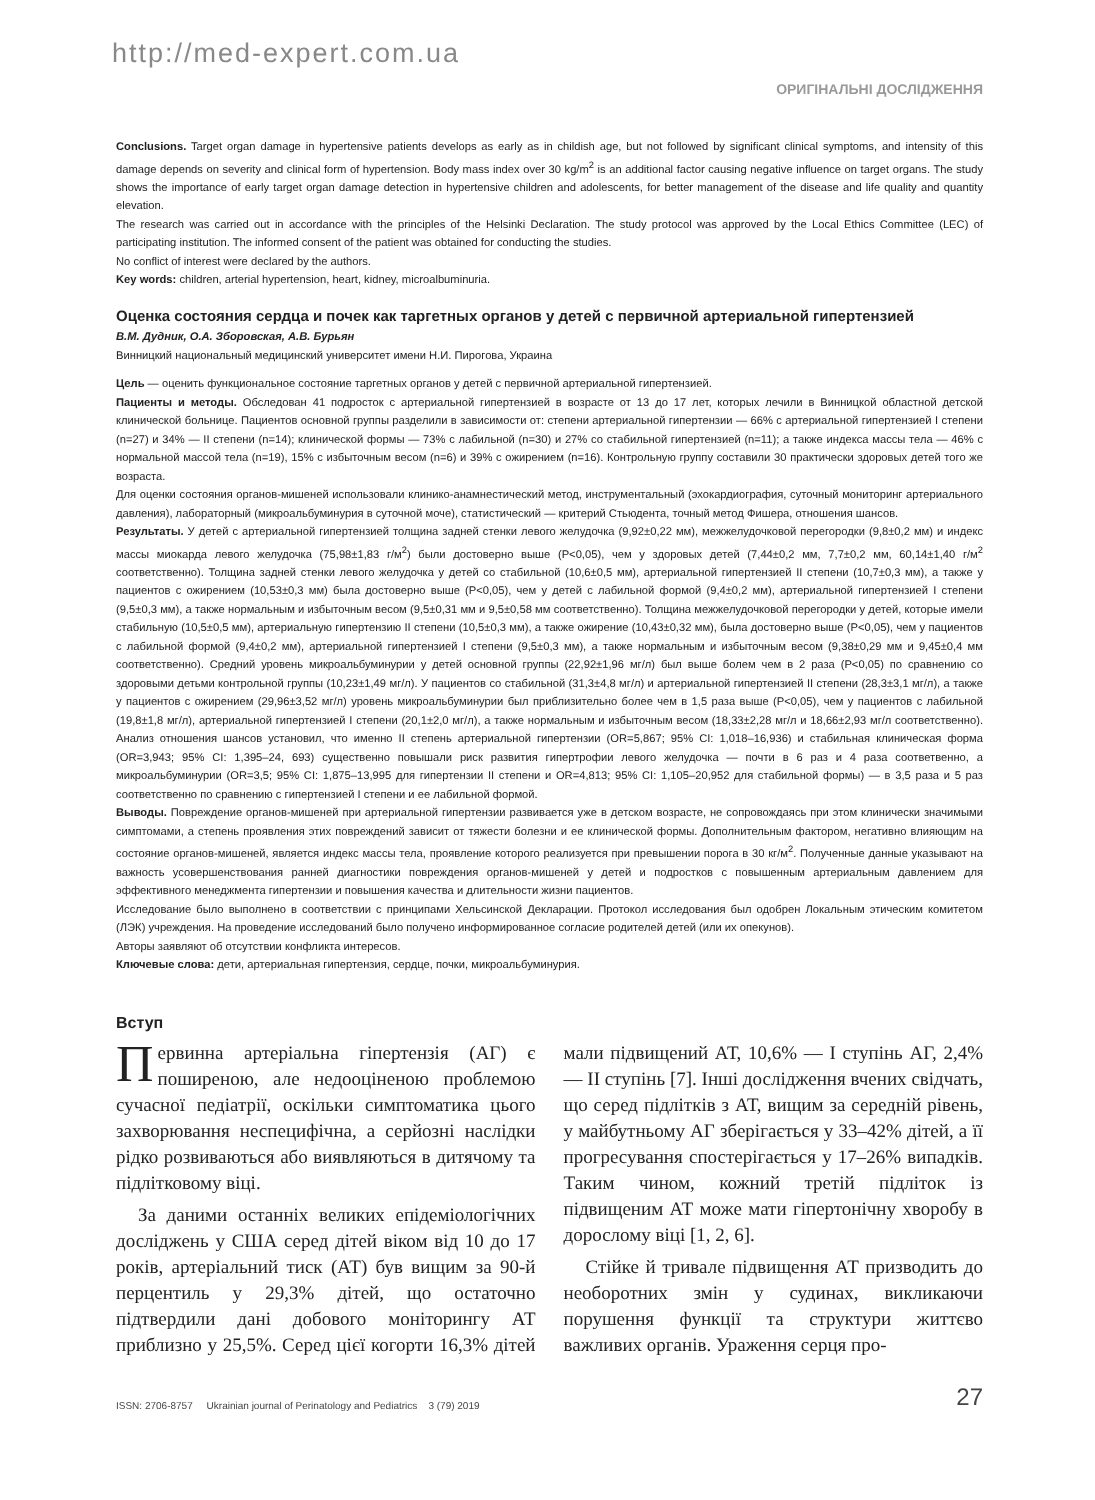http://med-expert.com.ua
ОРИГІНАЛЬНІ ДОСЛІДЖЕННЯ
Conclusions. Target organ damage in hypertensive patients develops as early as in childish age, but not followed by significant clinical symptoms, and intensity of this damage depends on severity and clinical form of hypertension. Body mass index over 30 kg/m<sup>2</sup> is an additional factor causing negative influence on target organs. The study shows the importance of early target organ damage detection in hypertensive children and adolescents, for better management of the disease and life quality and quantity elevation.
The research was carried out in accordance with the principles of the Helsinki Declaration. The study protocol was approved by the Local Ethics Committee (LEC) of participating institution. The informed consent of the patient was obtained for conducting the studies.
No conflict of interest were declared by the authors.
Key words: children, arterial hypertension, heart, kidney, microalbuminuria.
Оценка состояния сердца и почек как таргетных органов у детей с первичной артериальной гипертензией
В.М. Дудник, О.А. Зборовская, А.В. Бурьян
Винницкий национальный медицинский университет имени Н.И. Пирогова, Украина
Цель — оценить функциональное состояние таргетных органов у детей с первичной артериальной гипертензией.
Пациенты и методы. Обследован 41 подросток с артериальной гипертензией в возрасте от 13 до 17 лет, которых лечили в Винницкой областной детской клинической больнице. Пациентов основной группы разделили в зависимости от: степени артериальной гипертензии — 66% с артериальной гипертензией I степени (n=27) и 34% — II степени (n=14); клинической формы — 73% с лабильной (n=30) и 27% со стабильной гипертензией (n=11); а также индекса массы тела — 46% с нормальной массой тела (n=19), 15% с избыточным весом (n=6) и 39% с ожирением (n=16). Контрольную группу составили 30 практически здоровых детей того же возраста.
Для оценки состояния органов-мишеней использовали клинико-анамнестический метод, инструментальный (эхокардиография, суточный мониторинг артериального давления), лабораторный (микроальбуминурия в суточной моче), статистический — критерий Стьюдента, точный метод Фишера, отношения шансов.
Результаты. У детей с артериальной гипертензией толщина задней стенки левого желудочка (9,92±0,22 мм), межжелудочковой перегородки (9,8±0,2 мм) и индекс массы миокарда левого желудочка (75,98±1,83 г/м<sup>2</sup>) были достоверно выше (P<0,05), чем у здоровых детей (7,44±0,2 мм, 7,7±0,2 мм, 60,14±1,40 г/м<sup>2</sup> соответственно). Толщина задней стенки левого желудочка у детей со стабильной (10,6±0,5 мм), артериальной гипертензией II степени (10,7±0,3 мм), а также у пациентов с ожирением (10,53±0,3 мм) была достоверно выше (P<0,05), чем у детей с лабильной формой (9,4±0,2 мм), артериальной гипертензией I степени (9,5±0,3 мм), а также нормальным и избыточным весом (9,5±0,31 мм и 9,5±0,58 мм соответственно). Толщина межжелудочковой перегородки у детей, которые имели стабильную (10,5±0,5 мм), артериальную гипертензию II степени (10,5±0,3 мм), а также ожирение (10,43±0,32 мм), была достоверно выше (P<0,05), чем у пациентов с лабильной формой (9,4±0,2 мм), артериальной гипертензией I степени (9,5±0,3 мм), а также нормальным и избыточным весом (9,38±0,29 мм и 9,45±0,4 мм соответственно). Средний уровень микроальбуминурии у детей основной группы (22,92±1,96 мг/л) был выше болем чем в 2 раза (P<0,05) по сравнению со здоровыми детьми контрольной группы (10,23±1,49 мг/л). У пациентов со стабильной (31,3±4,8 мг/л) и артериальной гипертензией II степени (28,3±3,1 мг/л), а также у пациентов с ожирением (29,96±3,52 мг/л) уровень микроальбуминурии был приблизительно более чем в 1,5 раза выше (P<0,05), чем у пациентов с лабильной (19,8±1,8 мг/л), артериальной гипертензией I степени (20,1±2,0 мг/л), а также нормальным и избыточным весом (18,33±2,28 мг/л и 18,66±2,93 мг/л соответственно). Анализ отношения шансов установил, что именно II степень артериальной гипертензии (OR=5,867; 95% CI: 1,018–16,936) и стабильная клиническая форма (OR=3,943; 95% CI: 1,395–24, 693) существенно повышали риск развития гипертрофии левого желудочка — почти в 6 раз и 4 раза соответвенно, а микроальбуминурии (OR=3,5; 95% CI: 1,875–13,995 для гипертензии II степени и OR=4,813; 95% CI: 1,105–20,952 для стабильной формы) — в 3,5 раза и 5 раз соответственно по сравнению с гипертензией I степени и ее лабильной формой.
Выводы. Повреждение органов-мишеней при артериальной гипертензии развивается уже в детском возрасте, не сопровождаясь при этом клинически значимыми симптомами, а степень проявления этих повреждений зависит от тяжести болезни и ее клинической формы. Дополнительным фактором, негативно влияющим на состояние органов-мишеней, является индекс массы тела, проявление которого реализуется при превышении порога в 30 кг/м<sup>2</sup>. Полученные данные указывают на важность усовершенствования ранней диагностики повреждения органов-мишеней у детей и подростков с повышенным артериальным давлением для эффективного менеджмента гипертензии и повышения качества и длительности жизни пациентов.
Исследование было выполнено в соответствии с принципами Хельсинской Декларации. Протокол исследования был одобрен Локальным этическим комитетом (ЛЭК) учреждения. На проведение исследований было получено информированное согласие родителей детей (или их опекунов).
Авторы заявляют об отсутствии конфликта интересов.
Ключевые слова: дети, артериальная гипертензия, сердце, почки, микроальбуминурия.
Вступ
Первинна артеріальна гіпертензія (АГ) є поширеною, але недооціненою проблемою сучасної педіатрії, оскільки симптоматика цього захворювання неспецифічна, а серйозні наслідки рідко розвиваються або виявляються в дитячому та підлітковому віці.
За даними останніх великих епідеміологічних досліджень у США серед дітей віком від 10 до 17 років, артеріальний тиск (АТ) був вищим за 90-й перцентиль у 29,3% дітей, що остаточно підтвердили дані добового моніторингу АТ приблизно у 25,5%. Серед цієї когорти 16,3% дітей мали підвищений АТ, 10,6% — I ступінь АГ, 2,4% — II ступінь [7]. Інші дослідження вчених свідчать, що серед підлітків з АТ, вищим за середній рівень, у майбутньому АГ зберігається у 33–42% дітей, а її прогресування спостерігається у 17–26% випадків. Таким чином, кожний третій підліток із підвищеним АТ може мати гіпертонічну хворобу в дорослому віці [1, 2, 6].
Стійке й тривале підвищення АТ призводить до необоротних змін у судинах, викликаючи порушення функції та структури життєво важливих органів. Ураження серця про-
ISSN: 2706-8757 Ukrainian journal of Perinatology and Pediatrics 3 (79) 2019 27